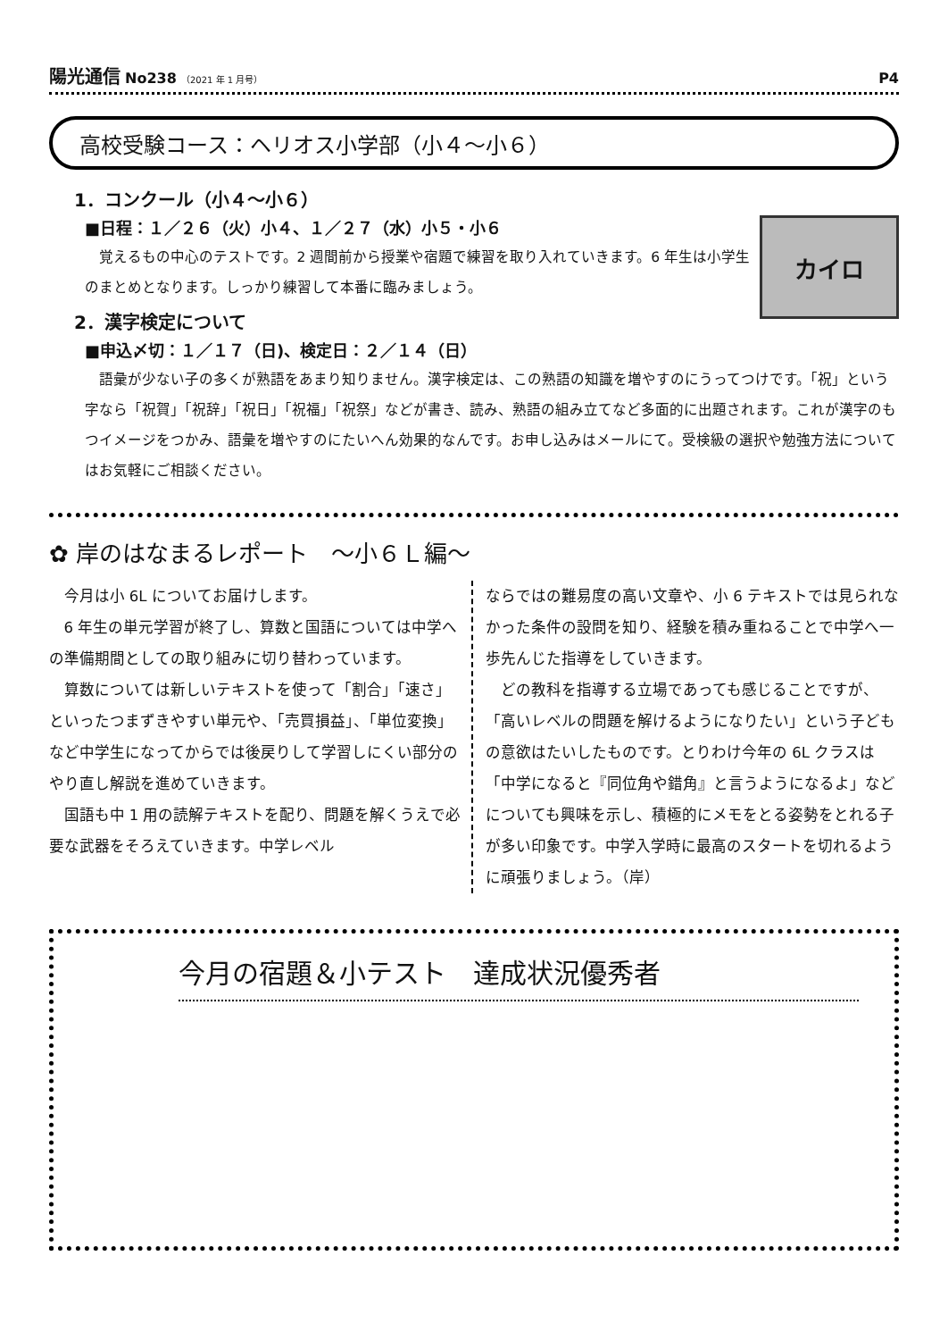陽光通信 No238 （2021 年 1 月号） P4
高校受験コース：ヘリオス小学部（小４～小６）
1．コンクール（小４～小６）
カイロ
■日程：１／２６（火）小４、１／２７（水）小５・小６
覚えるもの中心のテストです。2 週間前から授業や宿題で練習を取り入れていきます。6 年生は小学生のまとめとなります。しっかり練習して本番に臨みましょう。
2．漢字検定について
■申込〆切：１／１７（日)、検定日：２／１４（日）
語彙が少ない子の多くが熟語をあまり知りません。漢字検定は、この熟語の知識を増やすのにうってつけです。「祝」という字なら「祝賀」「祝辞」「祝日」「祝福」「祝祭」などが書き、読み、熟語の組み立てなど多面的に出題されます。これが漢字のもつイメージをつかみ、語彙を増やすのにたいへん効果的なんです。お申し込みはメールにて。受検級の選択や勉強方法についてはお気軽にご相談ください。
✿ 岸のはなまるレポート　～小６Ｌ編～
今月は小 6L についてお届けします。
6 年生の単元学習が終了し、算数と国語については中学への準備期間としての取り組みに切り替わっています。
算数については新しいテキストを使って「割合」「速さ」といったつまずきやすい単元や、「売買損益」、「単位変換」など中学生になってからでは後戻りして学習しにくい部分のやり直し解説を進めていきます。
国語も中 1 用の読解テキストを配り、問題を解くうえで必要な武器をそろえていきます。中学レベル
ならではの難易度の高い文章や、小 6 テキストでは見られなかった条件の設問を知り、経験を積み重ねることで中学へ一歩先んじた指導をしていきます。
どの教科を指導する立場であっても感じることですが、「高いレベルの問題を解けるようになりたい」という子どもの意欲はたいしたものです。とりわけ今年の 6L クラスは「中学になると『同位角や錯角』と言うようになるよ」などについても興味を示し、積極的にメモをとる姿勢をとれる子が多い印象です。中学入学時に最高のスタートを切れるように頑張りましょう。（岸）
今月の宿題＆小テスト　達成状況優秀者